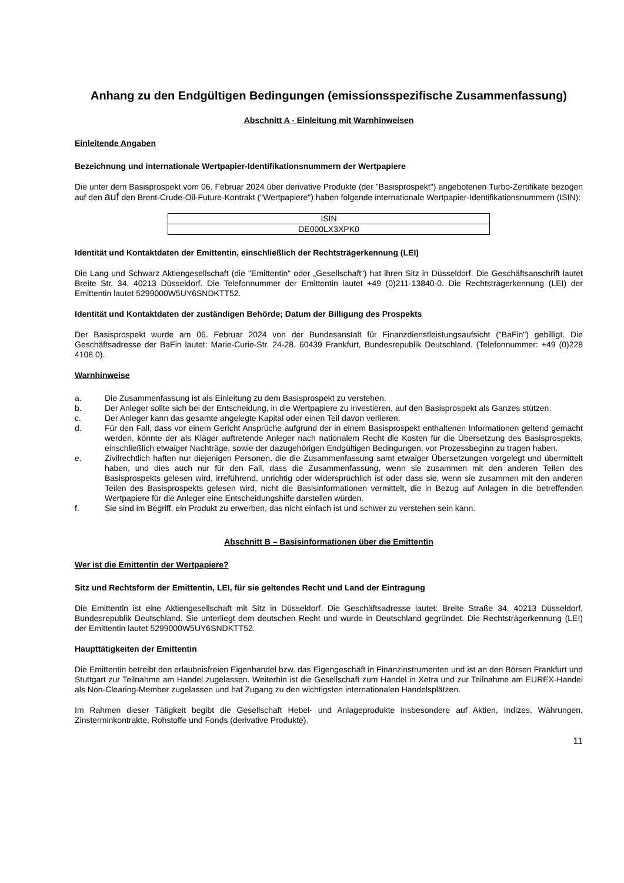Anhang zu den Endgültigen Bedingungen (emissionsspezifische Zusammenfassung)
Abschnitt A - Einleitung mit Warnhinweisen
Einleitende Angaben
Bezeichnung und internationale Wertpapier-Identifikationsnummern der Wertpapiere
Die unter dem Basisprospekt vom 06. Februar 2024 über derivative Produkte (der "Basisprospekt") angebotenen Turbo-Zertifikate bezogen auf den auf den Brent-Crude-Oil-Future-Kontrakt ("Wertpapiere") haben folgende internationale Wertpapier-Identifikationsnummern (ISIN):
| ISIN |
| --- |
| DE000LX3XPK0 |
Identität und Kontaktdaten der Emittentin, einschließlich der Rechtsträgerkennung (LEI)
Die Lang und Schwarz Aktiengesellschaft (die "Emittentin" oder „Gesellschaft“) hat ihren Sitz in Düsseldorf. Die Geschäftsanschrift lautet Breite Str. 34, 40213 Düsseldorf. Die Telefonnummer der Emittentin lautet +49 (0)211-13840-0. Die Rechtsträgerkennung (LEI) der Emittentin lautet 5299000W5UY6SNDKTT52.
Identität und Kontaktdaten der zuständigen Behörde; Datum der Billigung des Prospekts
Der Basisprospekt wurde am 06. Februar 2024 von der Bundesanstalt für Finanzdienstleistungsaufsicht ("BaFin") gebilligt. Die Geschäftsadresse der BaFin lautet: Marie-Curie-Str. 24-28, 60439 Frankfurt, Bundesrepublik Deutschland. (Telefonnummer: +49 (0)228 4108 0).
Warnhinweise
a. Die Zusammenfassung ist als Einleitung zu dem Basisprospekt zu verstehen.
b. Der Anleger sollte sich bei der Entscheidung, in die Wertpapiere zu investieren, auf den Basisprospekt als Ganzes stützen.
c. Der Anleger kann das gesamte angelegte Kapital oder einen Teil davon verlieren.
d. Für den Fall, dass vor einem Gericht Ansprüche aufgrund der in einem Basisprospekt enthaltenen Informationen geltend gemacht werden, könnte der als Kläger auftretende Anleger nach nationalem Recht die Kosten für die Übersetzung des Basisprospekts, einschließlich etwaiger Nachträge, sowie der dazugehörigen Endgültigen Bedingungen, vor Prozessbeginn zu tragen haben.
e. Zivilrechtlich haften nur diejenigen Personen, die die Zusammenfassung samt etwaiger Übersetzungen vorgelegt und übermittelt haben, und dies auch nur für den Fall, dass die Zusammenfassung, wenn sie zusammen mit den anderen Teilen des Basisprospekts gelesen wird, irreführend, unrichtig oder widersprüchlich ist oder dass sie, wenn sie zusammen mit den anderen Teilen des Basisprospekts gelesen wird, nicht die Basisinformationen vermittelt, die in Bezug auf Anlagen in die betreffenden Wertpapiere für die Anleger eine Entscheidungshilfe darstellen würden.
f. Sie sind im Begriff, ein Produkt zu erwerben, das nicht einfach ist und schwer zu verstehen sein kann.
Abschnitt B – Basisinformationen über die Emittentin
Wer ist die Emittentin der Wertpapiere?
Sitz und Rechtsform der Emittentin, LEI, für sie geltendes Recht und Land der Eintragung
Die Emittentin ist eine Aktiengesellschaft mit Sitz in Düsseldorf. Die Geschäftsadresse lautet: Breite Straße 34, 40213 Düsseldorf, Bundesrepublik Deutschland. Sie unterliegt dem deutschen Recht und wurde in Deutschland gegründet. Die Rechtsträgerkennung (LEI) der Emittentin lautet 5299000W5UY6SNDKTT52.
Haupttätigkeiten der Emittentin
Die Emittentin betreibt den erlaubnisfreien Eigenhandel bzw. das Eigengeschäft in Finanzinstrumenten und ist an den Börsen Frankfurt und Stuttgart zur Teilnahme am Handel zugelassen. Weiterhin ist die Gesellschaft zum Handel in Xetra und zur Teilnahme am EUREX-Handel als Non-Clearing-Member zugelassen und hat Zugang zu den wichtigsten internationalen Handelsplätzen.
Im Rahmen dieser Tätigkeit begibt die Gesellschaft Hebel- und Anlageprodukte insbesondere auf Aktien, Indizes, Währungen, Zinsterminkontrakte, Rohstoffe und Fonds (derivative Produkte).
11